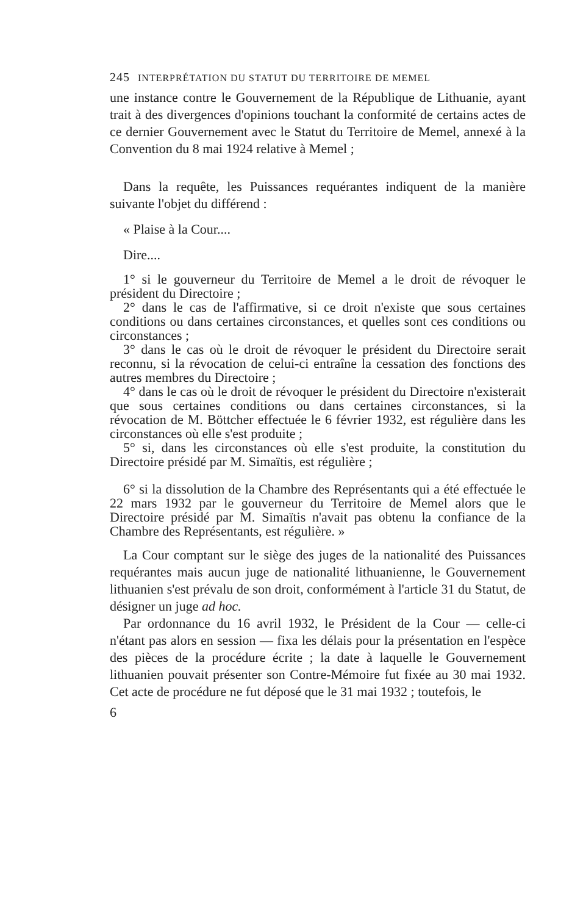245 INTERPRÉTATION DU STATUT DU TERRITOIRE DE MEMEL
une instance contre le Gouvernement de la République de Lithuanie, ayant trait à des divergences d'opinions touchant la conformité de certains actes de ce dernier Gouvernement avec le Statut du Territoire de Memel, annexé à la Convention du 8 mai 1924 relative à Memel ;
Dans la requête, les Puissances requérantes indiquent de la manière suivante l'objet du différend :
« Plaise à la Cour....
Dire....
1° si le gouverneur du Territoire de Memel a le droit de révoquer le président du Directoire ;
2° dans le cas de l'affirmative, si ce droit n'existe que sous certaines conditions ou dans certaines circonstances, et quelles sont ces conditions ou circonstances ;
3° dans le cas où le droit de révoquer le président du Directoire serait reconnu, si la révocation de celui-ci entraîne la cessation des fonctions des autres membres du Directoire ;
4° dans le cas où le droit de révoquer le président du Directoire n'existerait que sous certaines conditions ou dans certaines circonstances, si la révocation de M. Böttcher effectuée le 6 février 1932, est régulière dans les circonstances où elle s'est produite ;
5° si, dans les circonstances où elle s'est produite, la constitution du Directoire présidé par M. Simaïtis, est régulière ;
6° si la dissolution de la Chambre des Représentants qui a été effectuée le 22 mars 1932 par le gouverneur du Territoire de Memel alors que le Directoire présidé par M. Simaïtis n'avait pas obtenu la confiance de la Chambre des Représentants, est régulière. »
La Cour comptant sur le siège des juges de la nationalité des Puissances requérantes mais aucun juge de nationalité lithuanienne, le Gouvernement lithuanien s'est prévalu de son droit, conformément à l'article 31 du Statut, de désigner un juge ad hoc.
Par ordonnance du 16 avril 1932, le Président de la Cour — celle-ci n'étant pas alors en session — fixa les délais pour la présentation en l'espèce des pièces de la procédure écrite ; la date à laquelle le Gouvernement lithuanien pouvait présenter son Contre-Mémoire fut fixée au 30 mai 1932. Cet acte de procédure ne fut déposé que le 31 mai 1932 ; toutefois, le
6